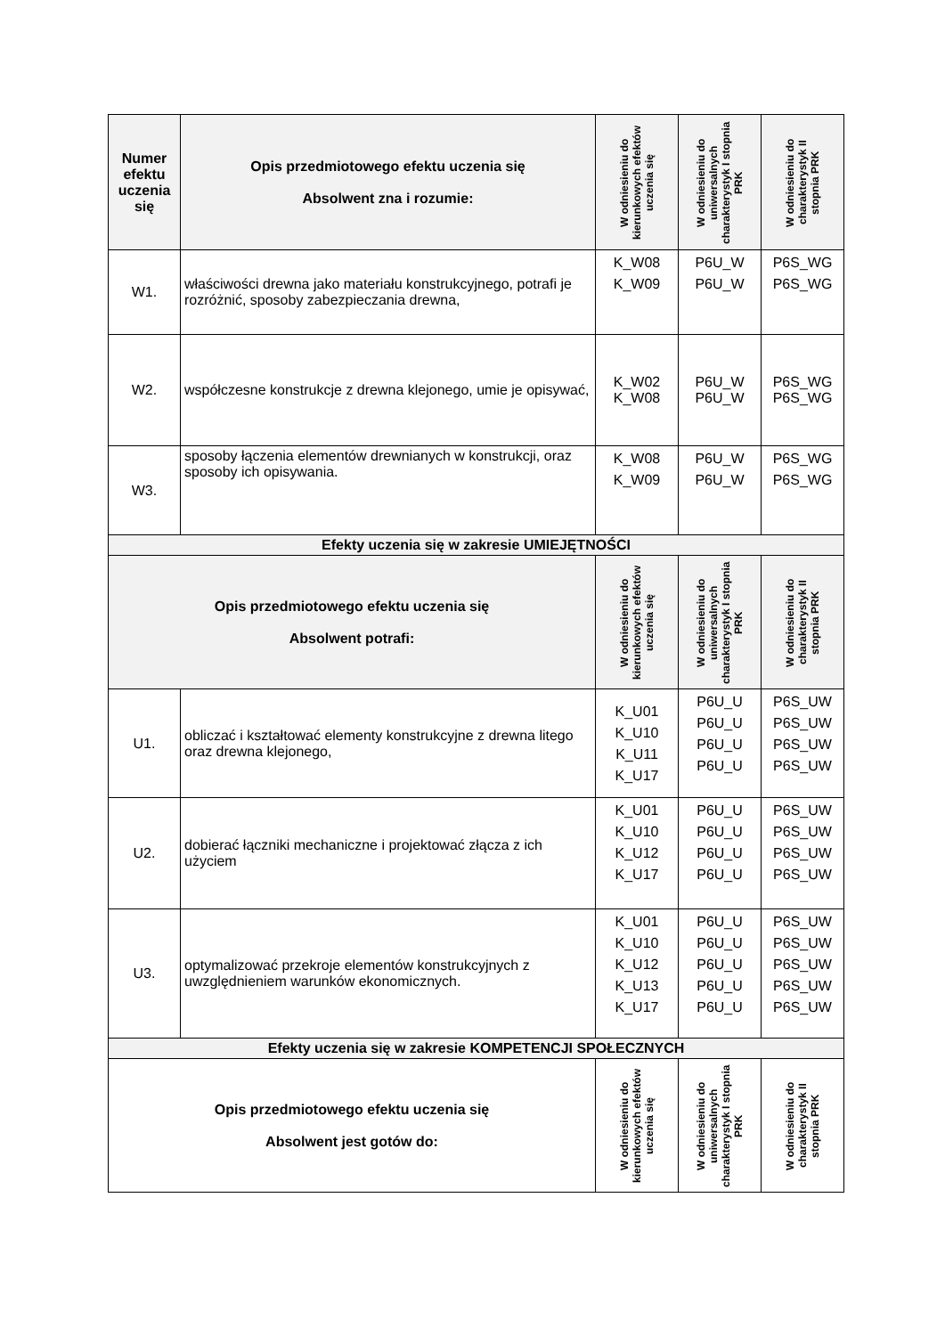| Numer efektu uczenia się | Opis przedmiotowego efektu uczenia się Absolwent zna i rozumie: | W odniesieniu do kierunkowych efektów uczenia się | W odniesieniu do uniwersalnych charakterystyk I stopnia PRK | W odniesieniu do charakterystyk II stopnia PRK |
| --- | --- | --- | --- | --- |
| W1. | właściwości drewna jako materiału konstrukcyjnego, potrafi je rozróżnić, sposoby zabezpieczania drewna, | K_W08 K_W09 | P6U_W P6U_W | P6S_WG P6S_WG |
| W2. | współczesne konstrukcje z drewna klejonego, umie je opisywać, | K_W02 K_W08 | P6U_W P6U_W | P6S_WG P6S_WG |
| W3. | sposoby łączenia elementów drewnianych w konstrukcji, oraz sposoby ich opisywania. | K_W08 K_W09 | P6U_W P6U_W | P6S_WG P6S_WG |
| Efekty uczenia się w zakresie UMIEJĘTNOŚCI | | | | |
| Opis przedmiotowego efektu uczenia się Absolwent potrafi: | | W odniesieniu do kierunkowych efektów uczenia się | W odniesieniu do uniwersalnych charakterystyk I stopnia PRK | W odniesieniu do charakterystyk II stopnia PRK |
| U1. | obliczać i kształtować elementy konstrukcyjne z drewna litego oraz drewna klejonego, | K_U01 K_U10 K_U11 K_U17 | P6U_U P6U_U P6U_U P6U_U | P6S_UW P6S_UW P6S_UW P6S_UW |
| U2. | dobierać łączniki mechaniczne i projektować złącza z ich użyciem | K_U01 K_U10 K_U12 K_U17 | P6U_U P6U_U P6U_U P6U_U | P6S_UW P6S_UW P6S_UW P6S_UW |
| U3. | optymalizować przekroje elementów konstrukcyjnych z uwzględnieniem warunków ekonomicznych. | K_U01 K_U10 K_U12 K_U13 K_U17 | P6U_U P6U_U P6U_U P6U_U P6U_U | P6S_UW P6S_UW P6S_UW P6S_UW P6S_UW |
| Efekty uczenia się w zakresie KOMPETENCJI SPOŁECZNYCH | | | | |
| Opis przedmiotowego efektu uczenia się Absolwent jest gotów do: | | W odniesieniu do kierunkowych efektów uczenia się | W odniesieniu do uniwersalnych charakterystyk I stopnia PRK | W odniesieniu do charakterystyk II stopnia PRK |